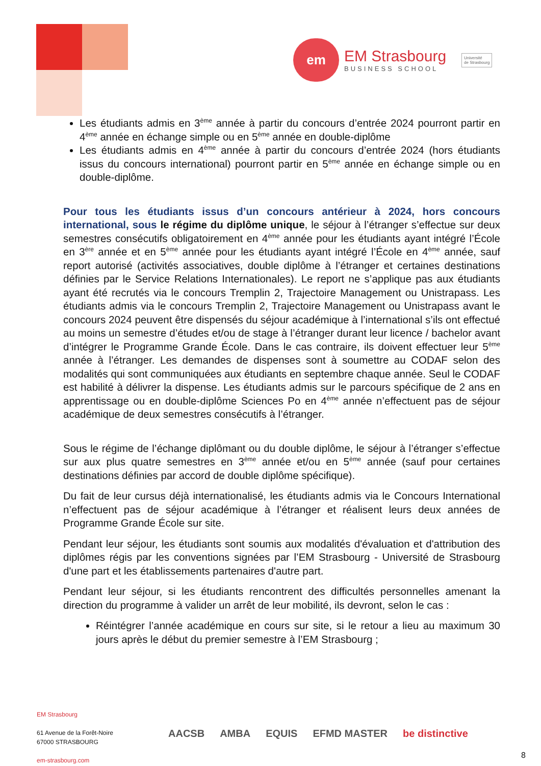em
EM Strasbourg
BUSINESS SCHOOL
Université
de Strasbourg
Les étudiants admis en 3<sup>ème</sup> année à partir du concours d’entrée 2024 pourront partir en 4<sup>ème</sup> année en échange simple ou en 5<sup>ème</sup> année en double-diplôme
Les étudiants admis en 4<sup>ème</sup> année à partir du concours d’entrée 2024 (hors étudiants issus du concours international) pourront partir en 5<sup>ème</sup> année en échange simple ou en double-diplôme.
Pour tous les étudiants issus d’un concours antérieur à 2024, hors concours international, sous le régime du diplôme unique, le séjour à l’étranger s’effectue sur deux semestres consécutifs obligatoirement en 4<sup>ème</sup> année pour les étudiants ayant intégré l’École en 3<sup>ère</sup> année et en 5<sup>ème</sup> année pour les étudiants ayant intégré l’École en 4<sup>ème</sup> année, sauf report autorisé (activités associatives, double diplôme à l’étranger et certaines destinations définies par le Service Relations Internationales). Le report ne s’applique pas aux étudiants ayant été recrutés via le concours Tremplin 2, Trajectoire Management ou Unistrapass. Les étudiants admis via le concours Tremplin 2, Trajectoire Management ou Unistrapass avant le concours 2024 peuvent être dispensés du séjour académique à l’international s’ils ont effectué au moins un semestre d’études et/ou de stage à l’étranger durant leur licence / bachelor avant d’intégrer le Programme Grande École. Dans le cas contraire, ils doivent effectuer leur 5<sup>ème</sup> année à l’étranger. Les demandes de dispenses sont à soumettre au CODAF selon des modalités qui sont communiquées aux étudiants en septembre chaque année. Seul le CODAF est habilité à délivrer la dispense. Les étudiants admis sur le parcours spécifique de 2 ans en apprentissage ou en double-diplôme Sciences Po en 4<sup>ème</sup> année n’effectuent pas de séjour académique de deux semestres consécutifs à l’étranger.
Sous le régime de l’échange diplômant ou du double diplôme, le séjour à l’étranger s’effectue sur aux plus quatre semestres en 3<sup>ème</sup> année et/ou en 5<sup>ème</sup> année (sauf pour certaines destinations définies par accord de double diplôme spécifique).
Du fait de leur cursus déjà internationalisé, les étudiants admis via le Concours International n’effectuent pas de séjour académique à l’étranger et réalisent leurs deux années de Programme Grande École sur site.
Pendant leur séjour, les étudiants sont soumis aux modalités d'évaluation et d'attribution des diplômes régis par les conventions signées par l’EM Strasbourg - Université de Strasbourg d'une part et les établissements partenaires d'autre part.
Pendant leur séjour, si les étudiants rencontrent des difficultés personnelles amenant la direction du programme à valider un arrêt de leur mobilité, ils devront, selon le cas :
Réintégrer l’année académique en cours sur site, si le retour a lieu au maximum 30 jours après le début du premier semestre à l’EM Strasbourg ;
EM Strasbourg
61 Avenue de la Forêt-Noire
67000 STRASBOURG
em-strasbourg.com
AACSB AMBA EQUIS EFMD MASTER be distinctive
8